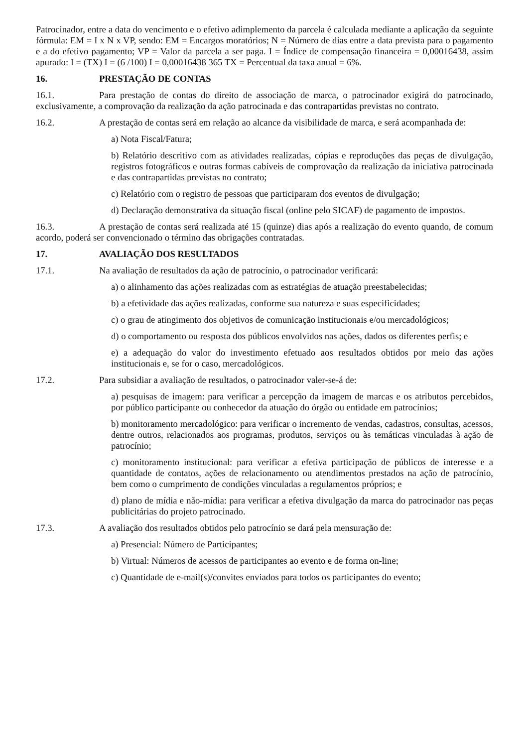Patrocinador, entre a data do vencimento e o efetivo adimplemento da parcela é calculada mediante a aplicação da seguinte fórmula: EM = I x N x VP, sendo: EM = Encargos moratórios; N = Número de dias entre a data prevista para o pagamento e a do efetivo pagamento; VP = Valor da parcela a ser paga. I = Índice de compensação financeira = 0,00016438, assim apurado: I = (TX) I = (6 /100) I = 0,00016438 365 TX = Percentual da taxa anual = 6%.
16. PRESTAÇÃO DE CONTAS
16.1. Para prestação de contas do direito de associação de marca, o patrocinador exigirá do patrocinado, exclusivamente, a comprovação da realização da ação patrocinada e das contrapartidas previstas no contrato.
16.2. A prestação de contas será em relação ao alcance da visibilidade de marca, e será acompanhada de:
a) Nota Fiscal/Fatura;
b) Relatório descritivo com as atividades realizadas, cópias e reproduções das peças de divulgação, registros fotográficos e outras formas cabíveis de comprovação da realização da iniciativa patrocinada e das contrapartidas previstas no contrato;
c) Relatório com o registro de pessoas que participaram dos eventos de divulgação;
d) Declaração demonstrativa da situação fiscal (online pelo SICAF) de pagamento de impostos.
16.3. A prestação de contas será realizada até 15 (quinze) dias após a realização do evento quando, de comum acordo, poderá ser convencionado o término das obrigações contratadas.
17. AVALIAÇÃO DOS RESULTADOS
17.1. Na avaliação de resultados da ação de patrocínio, o patrocinador verificará:
a) o alinhamento das ações realizadas com as estratégias de atuação preestabelecidas;
b) a efetividade das ações realizadas, conforme sua natureza e suas especificidades;
c) o grau de atingimento dos objetivos de comunicação institucionais e/ou mercadológicos;
d) o comportamento ou resposta dos públicos envolvidos nas ações, dados os diferentes perfis; e
e) a adequação do valor do investimento efetuado aos resultados obtidos por meio das ações institucionais e, se for o caso, mercadológicos.
17.2. Para subsidiar a avaliação de resultados, o patrocinador valer-se-á de:
a) pesquisas de imagem: para verificar a percepção da imagem de marcas e os atributos percebidos, por público participante ou conhecedor da atuação do órgão ou entidade em patrocínios;
b) monitoramento mercadológico: para verificar o incremento de vendas, cadastros, consultas, acessos, dentre outros, relacionados aos programas, produtos, serviços ou às temáticas vinculadas à ação de patrocínio;
c) monitoramento institucional: para verificar a efetiva participação de públicos de interesse e a quantidade de contatos, ações de relacionamento ou atendimentos prestados na ação de patrocínio, bem como o cumprimento de condições vinculadas a regulamentos próprios; e
d) plano de mídia e não-mídia: para verificar a efetiva divulgação da marca do patrocinador nas peças publicitárias do projeto patrocinado.
17.3. A avaliação dos resultados obtidos pelo patrocínio se dará pela mensuração de:
a) Presencial: Número de Participantes;
b) Virtual: Números de acessos de participantes ao evento e de forma on-line;
c) Quantidade de e-mail(s)/convites enviados para todos os participantes do evento;